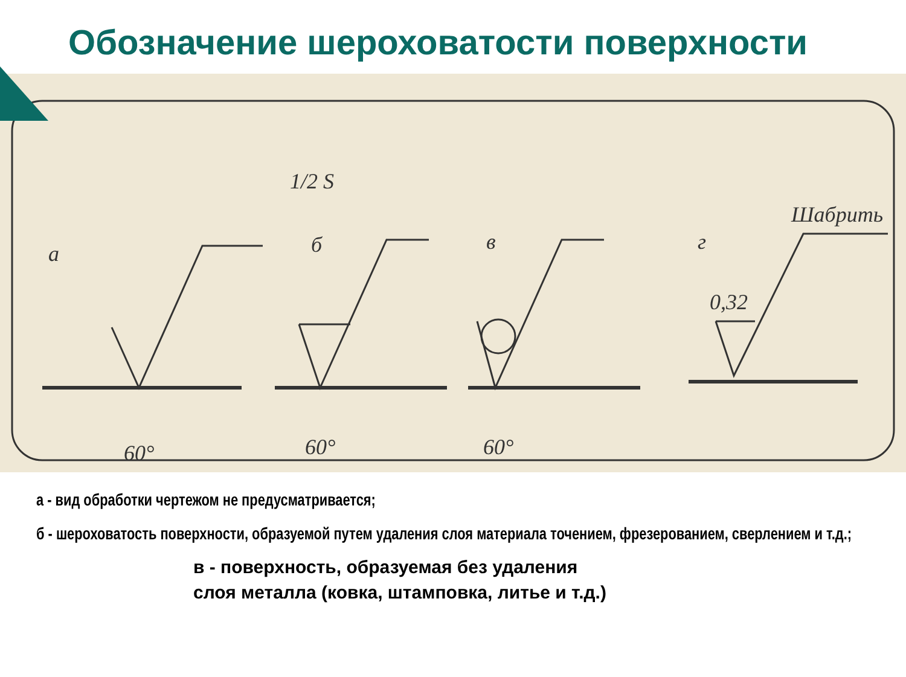Обозначение шероховатости поверхности
а
б
в
г
1/2 S
Шабрить
0,32
60°
60°
60°
а - вид обработки чертежом не предусматривается;
б - шероховатость поверхности, образуемой путем удаления слоя материала точением, фрезерованием, сверлением и т.д.;
в - поверхность, образуемая без удаления
слоя металла (ковка, штамповка, литье и т.д.)